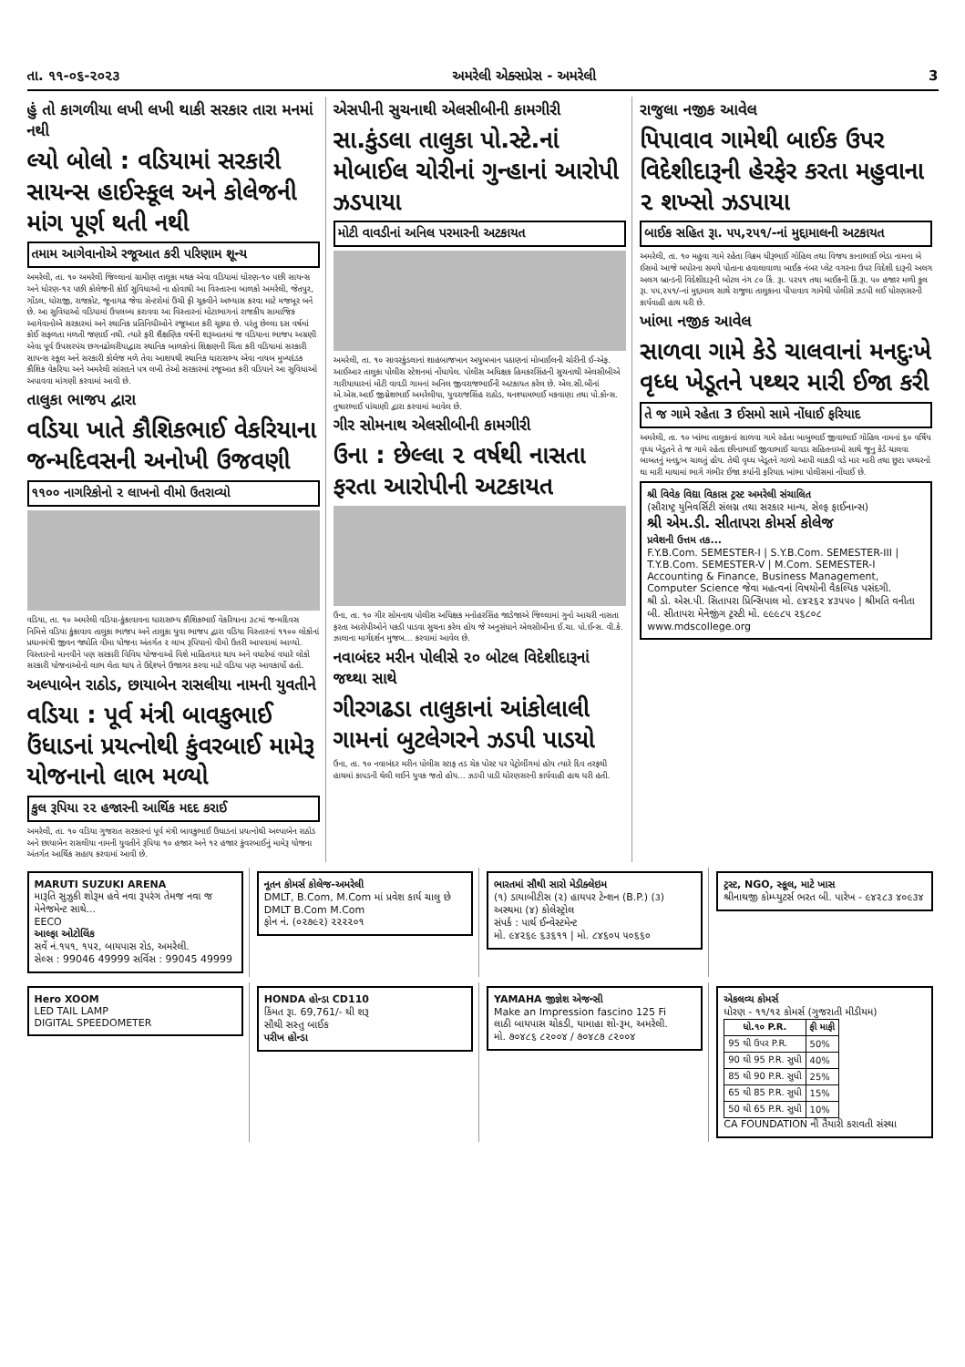તા. ૧૧-૦૬-૨૦૨૩ અમરેલી એક્સપ્રેસ - અમરેલી 3
હું તો કાગળીયા લખી લખી થાકી સરકાર તારા મનમાં નથી
લ્યો બોલો : વડિયામાં સરકારી સાયન્સ હાઈસ્કૂલ અને કોલેજની માંગ પૂર્ણ થતી નથી
તમામ આગેવાનોએ રજૂઆત કરી પરિણામ શૂન્ય
અમરેલી, તા. ૧૦ અમરેલી જિલ્લાનાં ગ્રામીણ તાલુકા મથક એવા વડિયામાં ધોરણ-૧૦ પછી સાયન્સ અને ધોરણ-૧૨ પછી કોલેજની કોઈ સુવિધાઓ ના હોવાથી આ વિસ્તારના બાળકો અમરેલી, જેતપુર, ગોંડલ, ધોરાજી, રાજકોટ, જૂનાગઢ જેવા સેન્ટરોમાં ઉંચી ફી ચૂકવીને અભ્યાસ કરવા માટે મજબૂર બને છે. આ સુવિધાઓ વડિયામાં ઉપલબ્ધ કરાવવા આ વિસ્તારનાં મોટાભાગનાં રાજકીય સામાજિક આગેવાનોએ સરકારમાં અને સ્થાનિક પ્રતિનિધીઓને રજૂઆત કરી ચૂક્યા છે. પરંતુ છેલ્લા દસ વર્ષમાં કોઈ સફળતા મળતી જણાઈ નથી. ત્યારે ફરી શૈક્ષણિક વર્ષની શરૂઆતમાં જ વડિયાના ભાજપ અગ્રણી એવા પૂર્વ ઉપસરપંચ છગનઢોલરીયાદ્વારા સ્થાનિક બાળકોનાં શિક્ષણની ચિંતા કરી વડિયામાં સરકારી સાયન્સ સ્કૂલ અને સરકારી કોલેજ મળે તેવા આશયથી સ્થાનિક ધારાસભ્ય એવા નાયબ મુખ્યદંડક કૌશિક વેકરિયા અને અમરેલી સાંસદને પત્ર લખી તેઓ સરકારમાં રજૂઆત કરી વડિયાને આ સુવિધાઓ અપાવવા માંગણી કરવામાં આવી છે.
તાલુકા ભાજપ દ્વારા
વડિયા ખાતે કૌશિકભાઈ વેકરિયાના જન્મદિવસની અનોખી ઉજવણી
૧૧૦૦ નાગરિકોનો ૨ લાખનો વીમો ઉતરાવ્યો
વડિયા, તા. ૧૦ અમરેલી વડિયા-કુંકાવાવના ધારાસભ્ય કૌશિકભાઈ વેકરિયાના ૩૮માં જન્મદિવસ નિમિત્તે વડિયા કુંકાવાવ તાલુકા ભાજપ અને તાલુકા યુવા ભાજપ દ્વારા વડિયા વિસ્તારનાં ૧૧૦૦ લોકોનાં પ્રધાનમંત્રી જીવન જ્યોતિ વીમા યોજના અંતર્ગત ૨ લાખ રૂપિયાનો વીમો ઉતરી આપવામાં આવ્યો. વિસ્તારનો માનવીને પણ સરકારી વિવિધ યોજનાઓ વિશે માહિતગાર થાય અને વધારેમાં વધારે લોકો સરકારી યોજનાઓનો લાભ લેતા થાય તે ઉદ્દેશ્યને ઉજાગર કરવા માટે વડિયા પણ આવકાર્યો હતો.
અલ્પાબેન રાઠોડ, છાયાબેન રાસલીયા નામની યુવતીને
વડિયા : પૂર્વ મંત્રી બાવકુભાઈ ઉંધાડનાં પ્રયત્નોથી કુંવરબાઈ મામેરૂ યોજનાનો લાભ મળ્યો
કુલ રૂપિયા ૨૨ હજારની આર્થિક મદદ કરાઈ
અમરેલી, તા. ૧૦ વડિયા ગુજરાત સરકારનાં પૂર્વ મંત્રી બાવકુભાઈ ઉંધાડનાં પ્રયત્નોથી અલ્પાબેન રાઠોડ અને છાયાબેન રાસલીયા નામની યુવતીને રૂપિયા ૧૦ હજાર અને ૧૨ હજાર કુંવરબાઈનું મામેરૂ યોજના અંતર્ગત આર્થિક સહાય કરવામાં આવી છે.
એસપીની સુચનાથી એલસીબીની કામગીરી
સા.કુંડલા તાલુકા પો.સ્ટે.નાં મોબાઈલ ચોરીનાં ગુન્હાનાં આરોપી ઝડપાયા
મોટી વાવડીનાં અનિલ પરમારની અટકાયત
અમરેલી, તા. ૧૦ સાવરકુંડલાનાં શાહબાજખાન અયુબખાન પઠાણનાં મોબાઈલની ચોરીની ઈ-એફ. આઈઆર તાલુકા પોલીસ સ્ટેશનમાં નોંધાયેલ. પોલીસ અધિક્ષક હિમકરસિંહની સુચનાથી એલસીબીએ ગારીયાધારનાં મોટી વાવડી ગામનાં અનિલ જીવરાજભાઈની અટકાયત કરેલ છે. એલ.સી.બીનાં એ.એસ.આઈ જીગ્નેશભાઈ અમરેલીયા, યુવરાજસિંહ રાઠોડ, ઘનશ્યામભાઈ મકવાણા તથા પો.કોન્સ. તુષારભાઈ પાંચાણી દ્વારા કરવામાં આવેલ છે.
ગીર સોમનાથ એલસીબીની કામગીરી
ઉના : છેલ્લા ૨ વર્ષથી નાસતા ફરતા આરોપીની અટકાયત
ઉના, તા. ૧૦ ગીર સોમનાથ પોલીસ અધિક્ષક મનોહરસિંહ જાડેજાએ જિલ્લામાં ગુનો આચરી નાસતા ફરતા આરોપીઓને પકડી પાડવા સુચના કરેલ હોય જે અનુસંધાને એલસીબીના ઈ.ચા. પો.ઈન્સ. વી.કે. ઝાલાના માર્ગદર્શન મુજબ... કરવામાં આવેલ છે.
નવાબંદર મરીન પોલીસે ૨૦ બોટલ વિદેશીદારૂનાં જથ્થા સાથે
ગીરગઢડા તાલુકાનાં આંકોલાલી ગામનાં બુટલેગરને ઝડપી પાડયો
ઉના, તા. ૧૦ નવાબંદર મરીન પોલીસ સ્ટાફ તડ ચેક પોસ્ટ પર પેટ્રોલીંગમાં હોય ત્યારે દિવ તરફથી હાથમાં કાપડની થેલી લઈને યુવક જતો હોય... ઝડપી પાડી ધોરણસરની કાર્યવાહી હાથ ધરી હતી.
રાજુલા નજીક આવેલ
પિપાવાવ ગામેથી બાઈક ઉપર વિદેશીદારૂની હેરફેર કરતા મહુવાના ૨ શખ્સો ઝડપાયા
બાઈક સહિત રૂા. ૫૫,૨૫૧/-નાં મુદ્દામાલની અટકાયત
અમરેલી, તા. ૧૦ મહુવા ગામે રહેતા વિક્રમ ધીરૂભાઈ ગોહિલ તથા વિજય કાનાભાઈ ભેડા નામના બે ઈસમો આજે બપોરના સમયે પોતાના હવાલાવાળા બાઈક નંબર પ્લેટ વગરના ઉપર વિદેશી દારૂની અલગ અલગ બ્રાન્ડની વિદેશીદારૂની બોટલ નંગ ૮૦ કિં. રૂા. ૫૨૫૧ તથા બાઈકની કિં.રૂા. ૫૦ હજાર મળી કુલ રૂા. ૫૫,૨૫૧/-નાં મુદ્દામાલ સાથે રાજુલા તાલુકાના પીપાવાવ ગામેથી પોલીસે ઝડપી લઈ ધોરણસરની કાર્યવાહી હાથ ધરી છે.
ખાંભા નજીક આવેલ
સાળવા ગામે કેડે ચાલવાનાં મનદુઃખે વૃધ્ધ ખેડૂતને પથ્થર મારી ઈજા કરી
તે જ ગામે રહેતા 3 ઈસમો સામે નોંધાઈ ફરિયાદ
અમરેલી, તા. ૧૦ ખાંભા તાલુકાનાં સાળવા ગામે રહેતા બાબુભાઈ જીવાભાઈ ગોહિલ નામનાં ૬૦ વર્ષિય વૃધ્ધ ખેડૂતને તે જ ગામે રહેતા છીનાભાઈ જીવાભાઈ ચાવડા સહિતનાઓ સાથે જુનુ કેડે ચાલવા બાબતનું મનદુઃખ ચાલતું હોય. તેથી વૃધ્ધ ખેડૂતને ગાળો આપી લાકડી વડે માર મારી તથા છુટા પથ્થરનો ઘા મારી માથામાં ભાગે ગંભીર ઈજા કર્યાની ફરિયાદ ખાંભા પોલીસમાં નોંધાઈ છે.
શ્રી વિવેક વિદ્યા વિકાસ ટ્રસ્ટ અમરેલી સંચાલિત
(સૌરાષ્ટ્ર યુનિવર્સિટી સંલગ્ન તથા સરકાર માન્ય, સેલ્ફ ફાઈનાન્સ)
શ્રી એમ.ડી. સીતાપરા કોમર્સ કોલેજ
પ્રવેશની ઉત્તમ તક...
F.Y.B.Com. SEMESTER-I | S.Y.B.Com. SEMESTER-III | T.Y.B.Com. SEMESTER-V | M.Com. SEMESTER-I
Accounting & Finance, Business Management, Computer Science જેવા મહત્વનાં વિષયોની વૈકલ્પિક પસંદગી.
શ્રી ડો. એસ.પી. સિતાપરા પ્રિન્સિપાલ મો. ૯૪૨૬૨ ૪૩૫૫૦ | શ્રીમતિ વનીતા બી. સીતાપરા મેનેજીંગ ટ્રસ્ટી મો. ૯૯૯૮૫ ૨૬૮૦૮
www.mdscollege.org
MARUTI SUZUKI ARENA
મારૂતિ સુઝુકી શોરૂમ હવે નવા રૂપરંગ તેમજ નવા જ મેનેજમેન્ટ સાથે...
EECO
આલ્ફા ઓટોલિંક
સર્વે નં.૧૫૧, ૧૫૨, બાયપાસ રોડ, અમરેલી.
સેલ્સ : 99046 49999 સર્વિસ : 99045 49999
નૂતન કોમર્સ કોલેજ-અમરેલી
DMLT, B.Com, M.Com માં પ્રવેશ કાર્ય ચાલુ છે
DMLT B.Com M.Com
ફોન નં. (૦૨૭૯૨) ૨૨૨૨૦૧
ભારતમાં સૌથી સારો મેડીક્લેઇમ
(૧) ડાયાબીટીસ (૨) હાયપર ટેન્શન (B.P.) (૩) અસ્થમા (૪) કોલેસ્ટ્રોલ
સંપર્ક : પાર્થ ઈન્વેસ્ટમેન્ટ
મો. ૯૪૨૬૯ ૬૩૬૧૧ | મો. ૮૪૬૦૫ ૫૦૬૬૦
ટ્રસ્ટ, NGO, સ્કૂલ, માટે ખાસ
શ્રીનાથજી કોમ્પ્યુટર્સ ભરત બી. પારેખ - ૯૪૨૮૩ ૪૦૯૩૪
Hero XOOM
LED TAIL LAMP
DIGITAL SPEEDOMETER
HONDA હોન્ડા CD110
કિંમત રૂા. 69,761/- થી શરૂ
સૌથી સસ્તુ બાઈક
પરીખ હોન્ડા
YAMAHA જીજ્ઞેશ એજન્સી
Make an Impression fascino 125 Fi
લાઠી બાયપાસ ચોકડી, યામાહા શો-રૂમ, અમરેલી.
મો. ૭૦૪૮૬ ૮૨૦૦૪ / ૭૦૪૮૭ ૮૨૦૦૪
એકલવ્ય કોમર્સ
ધોરણ - ૧૧/૧૨ કોમર્સ (ગુજરાતી મીડીયમ)
| ધો.૧૦ P.R. | ફી માફી |
| --- | --- |
| 95 થી ઉપર P.R. | 50% |
| 90 થી 95 P.R. સુધી | 40% |
| 85 થી 90 P.R. સુધી | 25% |
| 65 થી 85 P.R. સુધી | 15% |
| 50 થી 65 P.R. સુધી | 10% |
CA FOUNDATION ની તૈયારી કરાવતી સંસ્થા